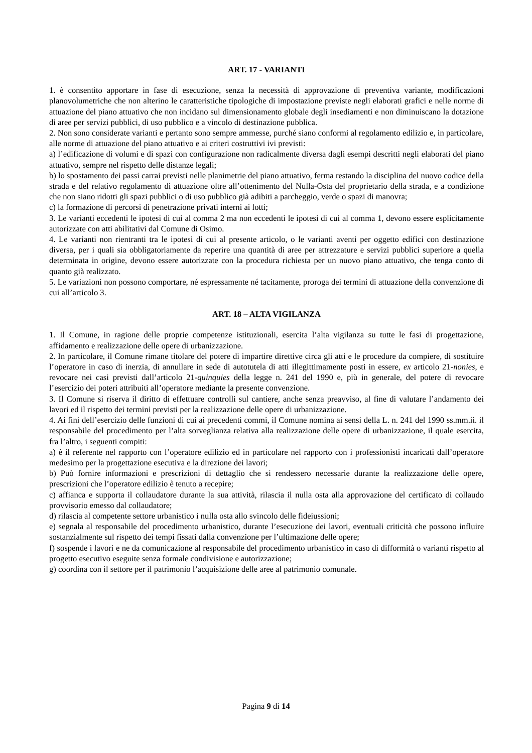ART. 17 - VARIANTI
1. è consentito apportare in fase di esecuzione, senza la necessità di approvazione di preventiva variante, modificazioni planovolumetriche che non alterino le caratteristiche tipologiche di impostazione previste negli elaborati grafici e nelle norme di attuazione del piano attuativo che non incidano sul dimensionamento globale degli insediamenti e non diminuiscano la dotazione di aree per servizi pubblici, di uso pubblico e a vincolo di destinazione pubblica.
2. Non sono considerate varianti e pertanto sono sempre ammesse, purché siano conformi al regolamento edilizio e, in particolare, alle norme di attuazione del piano attuativo e ai criteri costruttivi ivi previsti:
a) l’edificazione di volumi e di spazi con configurazione non radicalmente diversa dagli esempi descritti negli elaborati del piano attuativo, sempre nel rispetto delle distanze legali;
b) lo spostamento dei passi carrai previsti nelle planimetrie del piano attuativo, ferma restando la disciplina del nuovo codice della strada e del relativo regolamento di attuazione oltre all’ottenimento del Nulla-Osta del proprietario della strada, e a condizione che non siano ridotti gli spazi pubblici o di uso pubblico già adibiti a parcheggio, verde o spazi di manovra;
c) la formazione di percorsi di penetrazione privati interni ai lotti;
3. Le varianti eccedenti le ipotesi di cui al comma 2 ma non eccedenti le ipotesi di cui al comma 1, devono essere esplicitamente autorizzate con atti abilitativi dal Comune di Osimo.
4. Le varianti non rientranti tra le ipotesi di cui al presente articolo, o le varianti aventi per oggetto edifici con destinazione diversa, per i quali sia obbligatoriamente da reperire una quantità di aree per attrezzature e servizi pubblici superiore a quella determinata in origine, devono essere autorizzate con la procedura richiesta per un nuovo piano attuativo, che tenga conto di quanto già realizzato.
5. Le variazioni non possono comportare, né espressamente né tacitamente, proroga dei termini di attuazione della convenzione di cui all’articolo 3.
ART. 18 – ALTA VIGILANZA
1. Il Comune, in ragione delle proprie competenze istituzionali, esercita l’alta vigilanza su tutte le fasi di progettazione, affidamento e realizzazione delle opere di urbanizzazione.
2. In particolare, il Comune rimane titolare del potere di impartire direttive circa gli atti e le procedure da compiere, di sostituire l’operatore in caso di inerzia, di annullare in sede di autotutela di atti illegittimamente posti in essere, ex articolo 21-nonies, e revocare nei casi previsti dall’articolo 21-quinquies della legge n. 241 del 1990 e, più in generale, del potere di revocare l’esercizio dei poteri attribuiti all’operatore mediante la presente convenzione.
3. Il Comune si riserva il diritto di effettuare controlli sul cantiere, anche senza preavviso, al fine di valutare l’andamento dei lavori ed il rispetto dei termini previsti per la realizzazione delle opere di urbanizzazione.
4. Ai fini dell’esercizio delle funzioni di cui ai precedenti commi, il Comune nomina ai sensi della L. n. 241 del 1990 ss.mm.ii. il responsabile del procedimento per l’alta sorveglianza relativa alla realizzazione delle opere di urbanizzazione, il quale esercita, fra l’altro, i seguenti compiti:
a) è il referente nel rapporto con l’operatore edilizio ed in particolare nel rapporto con i professionisti incaricati dall’operatore medesimo per la progettazione esecutiva e la direzione dei lavori;
b) Può fornire informazioni e prescrizioni di dettaglio che si rendessero necessarie durante la realizzazione delle opere, prescrizioni che l’operatore edilizio è tenuto a recepire;
c) affianca e supporta il collaudatore durante la sua attività, rilascia il nulla osta alla approvazione del certificato di collaudo provvisorio emesso dal collaudatore;
d) rilascia al competente settore urbanistico i nulla osta allo svincolo delle fideiussioni;
e) segnala al responsabile del procedimento urbanistico, durante l’esecuzione dei lavori, eventuali criticità che possono influire sostanzialmente sul rispetto dei tempi fissati dalla convenzione per l’ultimazione delle opere;
f) sospende i lavori e ne da comunicazione al responsabile del procedimento urbanistico in caso di difformità o varianti rispetto al progetto esecutivo eseguite senza formale condivisione e autorizzazione;
g) coordina con il settore per il patrimonio l’acquisizione delle aree al patrimonio comunale.
Pagina 9 di 14